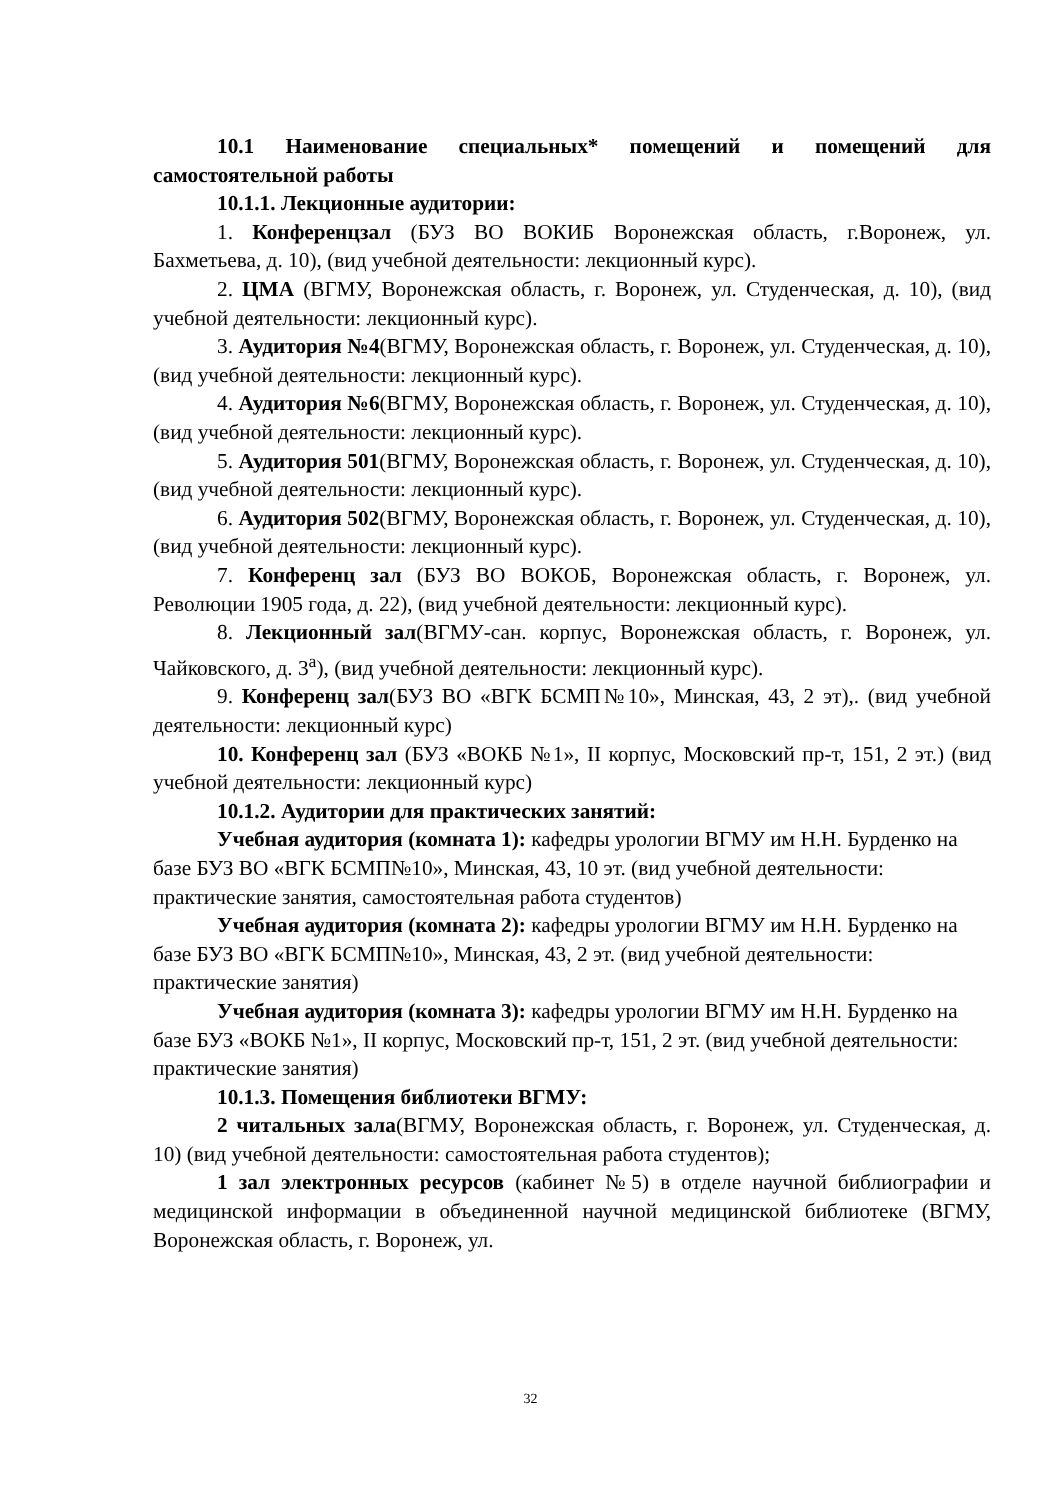10.1 Наименование специальных* помещений и помещений для самостоятельной работы
10.1.1. Лекционные аудитории:
1. Конференцзал (БУЗ ВО ВОКИБ Воронежская область, г.Воронеж, ул. Бахметьева, д. 10), (вид учебной деятельности: лекционный курс).
2. ЦМА (ВГМУ, Воронежская область, г. Воронеж, ул. Студенческая, д. 10), (вид учебной деятельности: лекционный курс).
3. Аудитория №4(ВГМУ, Воронежская область, г. Воронеж, ул. Студенческая, д. 10), (вид учебной деятельности: лекционный курс).
4. Аудитория №6(ВГМУ, Воронежская область, г. Воронеж, ул. Студенческая, д. 10), (вид учебной деятельности: лекционный курс).
5. Аудитория 501(ВГМУ, Воронежская область, г. Воронеж, ул. Студенческая, д. 10), (вид учебной деятельности: лекционный курс).
6. Аудитория 502(ВГМУ, Воронежская область, г. Воронеж, ул. Студенческая, д. 10), (вид учебной деятельности: лекционный курс).
7. Конференц зал (БУЗ ВО ВОКОБ, Воронежская область, г. Воронеж, ул. Революции 1905 года, д. 22), (вид учебной деятельности: лекционный курс).
8. Лекционный зал(ВГМУ-сан. корпус, Воронежская область, г. Воронеж, ул. Чайковского, д. 3<sup>а</sup>), (вид учебной деятельности: лекционный курс).
9. Конференц зал(БУЗ ВО «ВГК БСМП№10», Минская, 43, 2 эт),. (вид учебной деятельности: лекционный курс)
10. Конференц зал (БУЗ «ВОКБ №1», II корпус, Московский пр-т, 151, 2 эт.) (вид учебной деятельности: лекционный курс)
10.1.2. Аудитории для практических занятий:
Учебная аудитория (комната 1): кафедры урологии ВГМУ им Н.Н. Бурденко на базе БУЗ ВО «ВГК БСМП№10», Минская, 43, 10 эт. (вид учебной деятельности: практические занятия, самостоятельная работа студентов)
Учебная аудитория (комната 2): кафедры урологии ВГМУ им Н.Н. Бурденко на базе БУЗ ВО «ВГК БСМП№10», Минская, 43, 2 эт. (вид учебной деятельности: практические занятия)
Учебная аудитория (комната 3): кафедры урологии ВГМУ им Н.Н. Бурденко на базе БУЗ «ВОКБ №1», II корпус, Московский пр-т, 151, 2 эт. (вид учебной деятельности: практические занятия)
10.1.3. Помещения библиотеки ВГМУ:
2 читальных зала(ВГМУ, Воронежская область, г. Воронеж, ул. Студенческая, д. 10) (вид учебной деятельности: самостоятельная работа студентов);
1 зал электронных ресурсов (кабинет №5) в отделе научной библиографии и медицинской информации в объединенной научной медицинской библиотеке (ВГМУ, Воронежская область, г. Воронеж, ул.
32